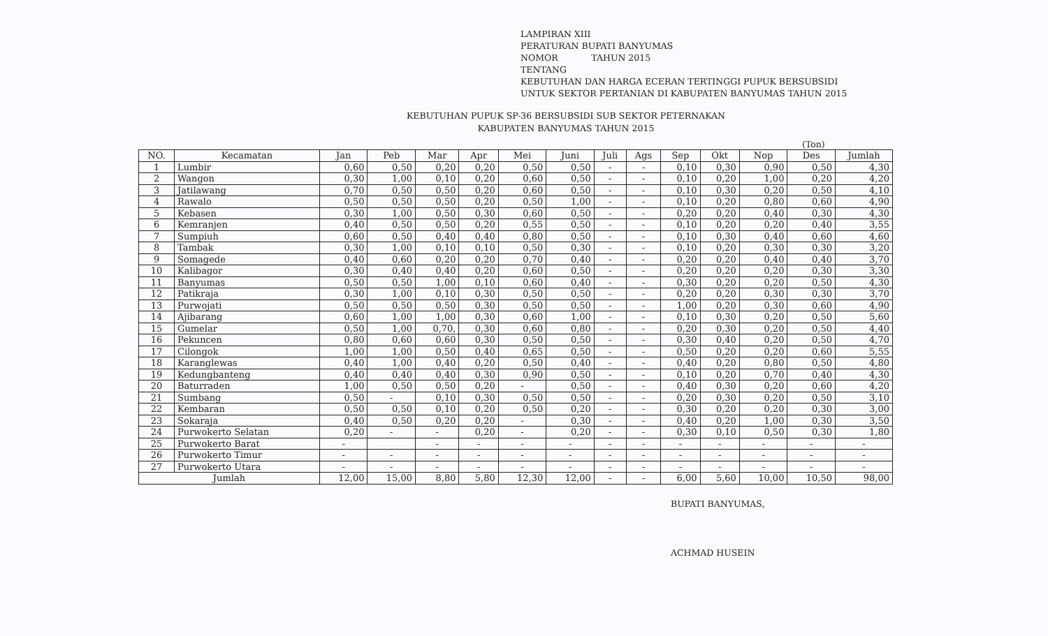LAMPIRAN XIII
PERATURAN BUPATI BANYUMAS
NOMOR TAHUN 2015
TENTANG
KEBUTUHAN DAN HARGA ECERAN TERTINGGI PUPUK BERSUBSIDI
UNTUK SEKTOR PERTANIAN DI KABUPATEN BANYUMAS TAHUN 2015
KEBUTUHAN PUPUK SP-36 BERSUBSIDI SUB SEKTOR PETERNAKAN
KABUPATEN BANYUMAS TAHUN 2015
(Ton)
| NO. | Kecamatan | Jan | Peb | Mar | Apr | Mei | Juni | Juli | Ags | Sep | Okt | Nop | Des | Jumlah |
| --- | --- | --- | --- | --- | --- | --- | --- | --- | --- | --- | --- | --- | --- | --- |
| 1 | Lumbir | 0,60 | 0,50 | 0,20 | 0,20 | 0,50 | 0,50 | - | - | 0,10 | 0,30 | 0,90 | 0,50 | 4,30 |
| 2 | Wangon | 0,30 | 1,00 | 0,10 | 0,20 | 0,60 | 0,50 | - | - | 0,10 | 0,20 | 1,00 | 0,20 | 4,20 |
| 3 | Jatilawang | 0,70 | 0,50 | 0,50 | 0,20 | 0,60 | 0,50 | - | - | 0,10 | 0,30 | 0,20 | 0,50 | 4,10 |
| 4 | Rawalo | 0,50 | 0,50 | 0,50 | 0,20 | 0,50 | 1,00 | - | - | 0,10 | 0,20 | 0,80 | 0,60 | 4,90 |
| 5 | Kebasen | 0,30 | 1,00 | 0,50 | 0,30 | 0,60 | 0,50 | - | - | 0,20 | 0,20 | 0,40 | 0,30 | 4,30 |
| 6 | Kemranjen | 0,40 | 0,50 | 0,50 | 0,20 | 0,55 | 0,50 | - | - | 0,10 | 0,20 | 0,20 | 0,40 | 3,55 |
| 7 | Sumpiuh | 0,60 | 0,50 | 0,40 | 0,40 | 0,80 | 0,50 | - | - | 0,10 | 0,30 | 0,40 | 0,60 | 4,60 |
| 8 | Tambak | 0,30 | 1,00 | 0,10 | 0,10 | 0,50 | 0,30 | - | - | 0,10 | 0,20 | 0,30 | 0,30 | 3,20 |
| 9 | Somagede | 0,40 | 0,60 | 0,20 | 0,20 | 0,70 | 0,40 | - | - | 0,20 | 0,20 | 0,40 | 0,40 | 3,70 |
| 10 | Kalibagor | 0,30 | 0,40 | 0,40 | 0,20 | 0,60 | 0,50 | - | - | 0,20 | 0,20 | 0,20 | 0,30 | 3,30 |
| 11 | Banyumas | 0,50 | 0,50 | 1,00 | 0,10 | 0,60 | 0,40 | - | - | 0,30 | 0,20 | 0,20 | 0,50 | 4,30 |
| 12 | Patikraja | 0,30 | 1,00 | 0,10 | 0,30 | 0,50 | 0,50 | - | - | 0,20 | 0,20 | 0,30 | 0,30 | 3,70 |
| 13 | Purwojati | 0,50 | 0,50 | 0,50 | 0,30 | 0,50 | 0,50 | - | - | 1,00 | 0,20 | 0,30 | 0,60 | 4,90 |
| 14 | Ajibarang | 0,60 | 1,00 | 1,00 | 0,30 | 0,60 | 1,00 | - | - | 0,10 | 0,30 | 0,20 | 0,50 | 5,60 |
| 15 | Gumelar | 0,50 | 1,00 | 0,70, | 0,30 | 0,60 | 0,80 | - | - | 0,20 | 0,30 | 0,20 | 0,50 | 4,40 |
| 16 | Pekuncen | 0,80 | 0,60 | 0,60 | 0,30 | 0,50 | 0,50 | - | - | 0,30 | 0,40 | 0,20 | 0,50 | 4,70 |
| 17 | Cilongok | 1,00 | 1,00 | 0,50 | 0,40 | 0,65 | 0,50 | - | - | 0,50 | 0,20 | 0,20 | 0,60 | 5,55 |
| 18 | Karanglewas | 0,40 | 1,00 | 0,40 | 0,20 | 0,50 | 0,40 | - | - | 0,40 | 0,20 | 0,80 | 0,50 | 4,80 |
| 19 | Kedungbanteng | 0,40 | 0,40 | 0,40 | 0,30 | 0,90 | 0,50 | - | - | 0,10 | 0,20 | 0,70 | 0,40 | 4,30 |
| 20 | Baturraden | 1,00 | 0,50 | 0,50 | 0,20 | - | 0,50 | - | - | 0,40 | 0,30 | 0,20 | 0,60 | 4,20 |
| 21 | Sumbang | 0,50 | - | 0,10 | 0,30 | 0,50 | 0,50 | - | - | 0,20 | 0,30 | 0,20 | 0,50 | 3,10 |
| 22 | Kembaran | 0,50 | 0,50 | 0,10 | 0,20 | 0,50 | 0,20 | - | - | 0,30 | 0,20 | 0,20 | 0,30 | 3,00 |
| 23 | Sokaraja | 0,40 | 0,50 | 0,20 | 0,20 | - | 0,30 | - | - | 0,40 | 0,20 | 1,00 | 0,30 | 3,50 |
| 24 | Purwokerto Selatan | 0,20 | - | - | 0,20 | - | 0,20 | - | - | 0,30 | 0,10 | 0,50 | 0,30 | 1,80 |
| 25 | Purwokerto Barat | - | | - | - | - | - | - | - | - | - | - | - | - |
| 26 | Purwokerto Timur | - | - | - | - | - | - | - | - | - | - | - | - | - |
| 27 | Purwokerto Utara | - | - | - | - | - | - | - | - | - | - | - | - | - |
| Jumlah | | 12,00 | 15,00 | 8,80 | 5,80 | 12,30 | 12,00 | - | - | 6,00 | 5,60 | 10,00 | 10,50 | 98,00 |
BUPATI BANYUMAS,
ACHMAD HUSEIN